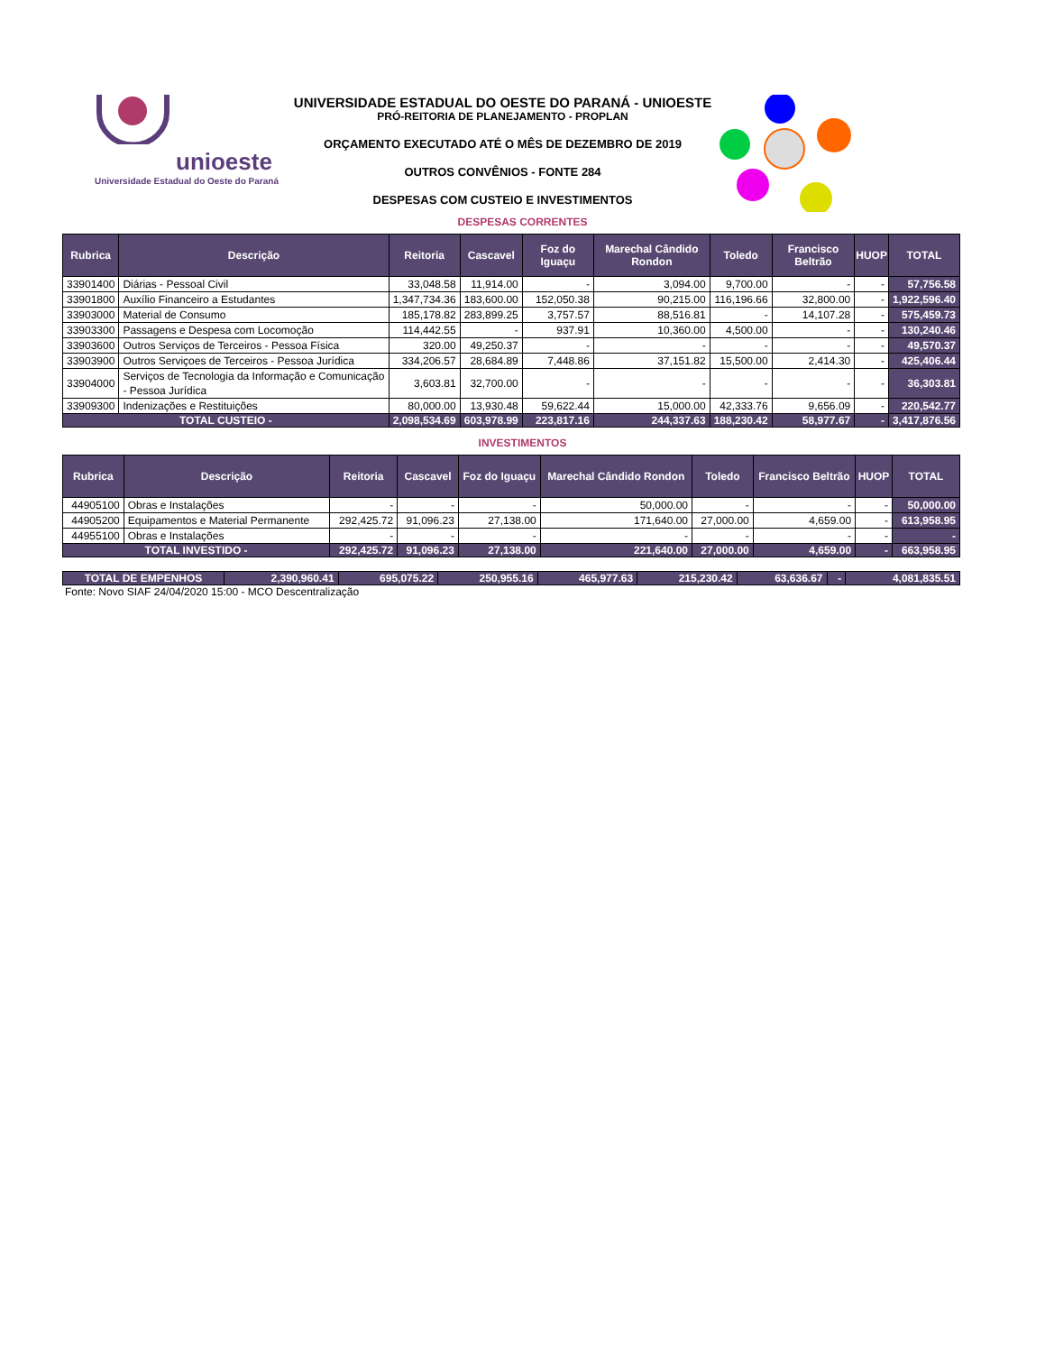unioeste
Universidade Estadual do Oeste do Paraná
UNIVERSIDADE ESTADUAL DO OESTE DO PARANÁ - UNIOESTE
PRÓ-REITORIA DE PLANEJAMENTO - PROPLAN
ORÇAMENTO EXECUTADO ATÉ O MÊS DE DEZEMBRO DE 2019
OUTROS CONVÊNIOS - FONTE 284
DESPESAS COM CUSTEIO E INVESTIMENTOS
DESPESAS CORRENTES
| Rubrica | Descrição | Reitoria | Cascavel | Foz do Iguaçu | Marechal Cândido Rondon | Toledo | Francisco Beltrão | HUOP | TOTAL |
| --- | --- | --- | --- | --- | --- | --- | --- | --- | --- |
| 33901400 | Diárias - Pessoal Civil | 33,048.58 | 11,914.00 | - | 3,094.00 | 9,700.00 | - | - | 57,756.58 |
| 33901800 | Auxílio Financeiro a Estudantes | 1,347,734.36 | 183,600.00 | 152,050.38 | 90,215.00 | 116,196.66 | 32,800.00 | - | 1,922,596.40 |
| 33903000 | Material de Consumo | 185,178.82 | 283,899.25 | 3,757.57 | 88,516.81 | - | 14,107.28 | - | 575,459.73 |
| 33903300 | Passagens e Despesa com Locomoção | 114,442.55 | - | 937.91 | 10,360.00 | 4,500.00 | - | - | 130,240.46 |
| 33903600 | Outros Serviços de Terceiros - Pessoa Física | 320.00 | 49,250.37 | - | - | - | - | - | 49,570.37 |
| 33903900 | Outros Serviçoes de Terceiros - Pessoa Jurídica | 334,206.57 | 28,684.89 | 7,448.86 | 37,151.82 | 15,500.00 | 2,414.30 | - | 425,406.44 |
| 33904000 | Serviços de Tecnologia da Informação e Comunicação - Pessoa Jurídica | 3,603.81 | 32,700.00 | - | - | - | - | - | 36,303.81 |
| 33909300 | Indenizações e Restituições | 80,000.00 | 13,930.48 | 59,622.44 | 15,000.00 | 42,333.76 | 9,656.09 | - | 220,542.77 |
| TOTAL CUSTEIO - | | 2,098,534.69 | 603,978.99 | 223,817.16 | 244,337.63 | 188,230.42 | 58,977.67 | - | 3,417,876.56 |
INVESTIMENTOS
| Rubrica | Descrição | Reitoria | Cascavel | Foz do Iguaçu | Marechal Cândido Rondon | Toledo | Francisco Beltrão | HUOP | TOTAL |
| --- | --- | --- | --- | --- | --- | --- | --- | --- | --- |
| 44905100 | Obras e Instalações | - | - | - | 50,000.00 | - | - | - | 50,000.00 |
| 44905200 | Equipamentos e Material Permanente | 292,425.72 | 91,096.23 | 27,138.00 | 171,640.00 | 27,000.00 | 4,659.00 | - | 613,958.95 |
| 44955100 | Obras e Instalações | - | - | - | - | - | - | - | - |
| TOTAL INVESTIDO - | | 292,425.72 | 91,096.23 | 27,138.00 | 221,640.00 | 27,000.00 | 4,659.00 | - | 663,958.95 |
| TOTAL DE EMPENHOS | 2,390,960.41 | 695,075.22 | 250,955.16 | 465,977.63 | 215,230.42 | 63,636.67 | - | 4,081,835.51 |
Fonte: Novo SIAF 24/04/2020 15:00 - MCO Descentralização